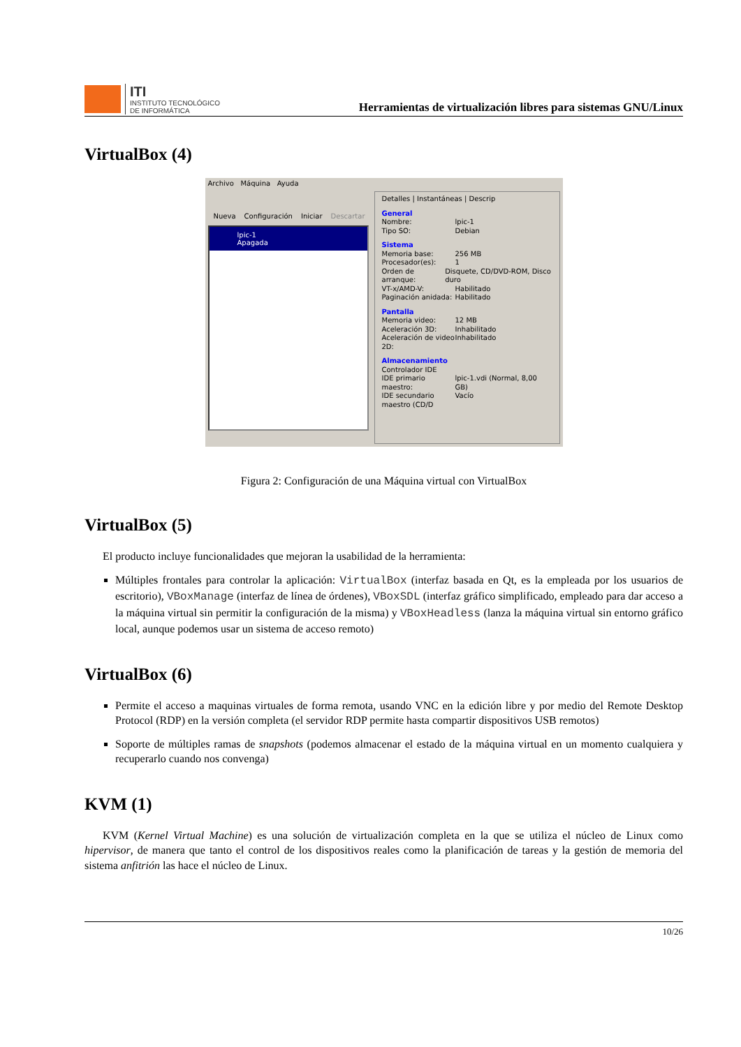ITI
INSTITUTO TECNOLÓGICO
DE INFORMÁTICA
Herramientas de virtualización libres para sistemas GNU/Linux
VirtualBox (4)
Archivo Máquina Ayuda
Nueva Configuración Iniciar Descartar
lpic-1
Apagada
Detalles | Instantáneas | Descrip
General
Nombre: lpic-1
Tipo SO: Debian
Sistema
Memoria base: 256 MB
Procesador(es): 1
Orden de arranque: Disquete, CD/DVD-ROM, Disco duro
VT-x/AMD-V: Habilitado
Paginación anidada: Habilitado
Pantalla
Memoria video: 12 MB
Aceleración 3D: Inhabilitado
Aceleración de video 2D: Inhabilitado
Almacenamiento
Controlador IDE
IDE primario maestro: lpic-1.vdi (Normal, 8,00 GB)
IDE secundario maestro (CD/D Vacío
Figura 2: Configuración de una Máquina virtual con VirtualBox
VirtualBox (5)
El producto incluye funcionalidades que mejoran la usabilidad de la herramienta:
Múltiples frontales para controlar la aplicación: VirtualBox (interfaz basada en Qt, es la empleada por los usuarios de escritorio), VBoxManage (interfaz de línea de órdenes), VBoxSDL (interfaz gráfico simplificado, empleado para dar acceso a la máquina virtual sin permitir la configuración de la misma) y VBoxHeadless (lanza la máquina virtual sin entorno gráfico local, aunque podemos usar un sistema de acceso remoto)
VirtualBox (6)
Permite el acceso a maquinas virtuales de forma remota, usando VNC en la edición libre y por medio del Remote Desktop Protocol (RDP) en la versión completa (el servidor RDP permite hasta compartir dispositivos USB remotos)
Soporte de múltiples ramas de snapshots (podemos almacenar el estado de la máquina virtual en un momento cualquiera y recuperarlo cuando nos convenga)
KVM (1)
KVM (Kernel Virtual Machine) es una solución de virtualización completa en la que se utiliza el núcleo de Linux como hipervisor, de manera que tanto el control de los dispositivos reales como la planificación de tareas y la gestión de memoria del sistema anfitrión las hace el núcleo de Linux.
10/26